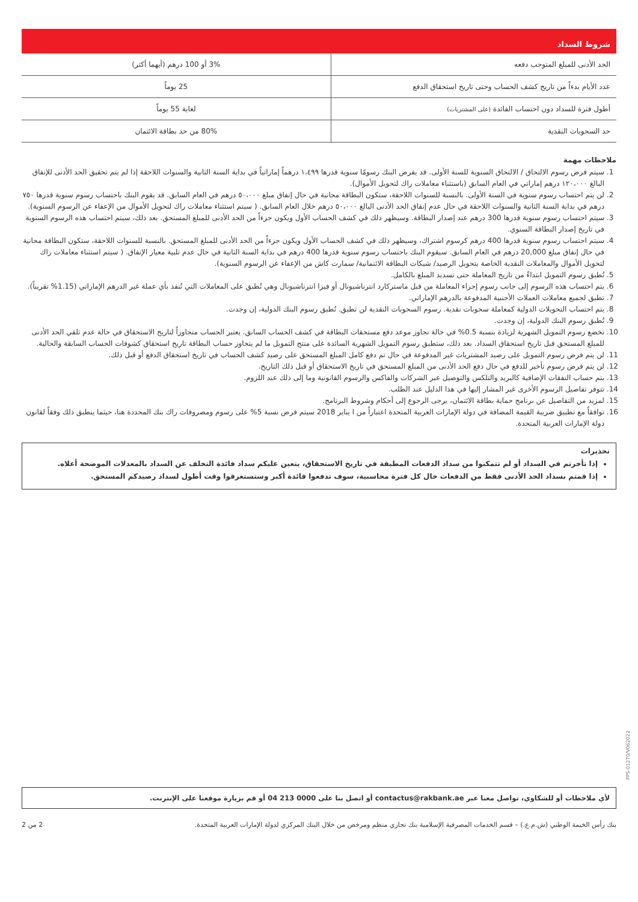شروط السداد
| الحد الأدنى للمبلغ المتوجب دفعه | 3% أو 100 درهم (أيهما أكثر) |
| عدد الأيام بدءاً من تاريخ كشف الحساب وحتى تاريخ استحقاق الدفع | 25 يوماً |
| أطول فترة للسداد دون احتساب الفائدة (على المشتريات) | لغاية 55 يوماً |
| حد السحوبات النقدية | 80% من حد بطاقة الائتمان |
ملاحظات مهمة
1. سيتم فرض رسوم الالتحاق / الالتحاق السنوية للسنة الأولى. قد يفرض البنك رسومًا سنوية قدرها ١،٤٩٩ درهماً إماراتياً في بداية السنة الثانية والسنوات اللاحقة إذا لم يتم تحقيق الحد الأدنى للإنفاق البالغ ١٢٠،٠٠٠ درهم إماراتي في العام السابق (باستثناء معاملات راك لتحويل الأموال).
2. لن يتم احتساب رسوم سنوية في السنة الأولى. بالنسبة للسنوات اللاحقة، ستكون البطاقة مجانية في حال إنفاق مبلغ ٥٠،٠٠٠ درهم في العام السابق. قد يقوم البنك باحتساب رسوم سنوية قدرها ٧٥٠ درهم في بداية السنة الثانية والسنوات اللاحقة في حال عدم إنفاق الحد الأدنى البالغ ٥٠،٠٠٠ درهم خلال العام السابق. ( سيتم استثناء معاملات راك لتحويل الأموال من الإعفاء عن الرسوم السنوية).
3. سيتم احتساب رسوم سنوية قدرها 300 درهم عند إصدار البطاقة. وسيظهر ذلك في كشف الحساب الأول ويكون جزءاً من الحد الأدنى للمبلغ المستحق. بعد ذلك، سيتم احتساب هذه الرسوم السنوية في تاريخ إصدار البطاقة السنوي.
4. سيتم احتساب رسوم سنوية قدرها 400 درهم كرسوم اشتراك، وسيظهر ذلك في كشف الحساب الأول ويكون جزءاً من الحد الأدنى للمبلغ المستحق. بالنسبة للسنوات اللاحقة، ستكون البطاقة مجانية في حال إنفاق مبلغ 20,000 درهم في العام السابق. سيقوم البنك باحتساب رسوم سنوية قدرها 400 درهم في بداية السنة الثانية في حال عدم تلبية معيار الإنفاق. ( سيتم استثناء معاملات راك لتحويل الأموال والمعاملات النقدية الخاصة بتحويل الرصيد/ شيكات البطاقة الائتمانية/ سمارت كاش من الإعفاء عن الرسوم السنوية).
5. تُطبق رسوم التمويل ابتداءً من تاريخ المعاملة حتى تسديد المبلغ بالكامل.
6. يتم احتساب هذه الرسوم إلى جانب رسوم إجراء المعاملة من قبل ماستركارد انترناشيونال أو فيزا انترناشيونال وهي تُطبق على المعاملات التي تُنفذ بأي عملة غير الدرهم الإماراتي (1.15% تقريباً).
7. تطبق لجميع معاملات العملات الأجنبية المدفوعة بالدرهم الإماراتي.
8. يتم احتساب التحويلات الدولية كمعاملة سحوبات نقدية. رسوم السحوبات النقدية لن تطبق. تُطبق رسوم البنك الدولية، إن وجدت.
9. تُطبق رسوم البنك الدولية، إن وجدت.
10. تخضع رسوم التمويل الشهرية لزيادة بنسبة 0.5% في حالة تجاوز موعد دفع مستحقات البطاقة في كشف الحساب السابق. يعتبر الحساب متجاوزاً لتاريخ الاستحقاق في حالة عدم تلقي الحد الأدنى للمبلغ المستحق قبل تاريخ استحقاق السداد. بعد ذلك، ستطبق رسوم التمويل الشهرية السائدة على منتج التمويل ما لم يتجاوز حساب البطاقة تاريخ استحقاق كشوفات الحساب السابقة والحالية.
11. لن يتم فرض رسوم التمويل على رصيد المشتريات غير المدفوعة في حال تم دفع كامل المبلغ المستحق على رصيد كشف الحساب في تاريخ استحقاق الدفع أو قبل ذلك.
12. لن يتم فرض رسوم تأخير للدفع في حال دفع الحد الأدنى من المبلغ المستحق في تاريخ الاستحقاق أو قبل ذلك التاريخ.
13. يتم حساب النفقات الإضافية كالبريد والتلكس والتوصيل عبر الشركات والفاكس والرسوم القانونية وما إلى ذلك عند اللزوم.
14. تتوفر تفاصيل الرسوم الأخرى غير المشار إليها في هذا الدليل عند الطلب.
15. لمزيد من التفاصيل عن برنامج حماية بطاقة الائتمان، يرجى الرجوع إلى أحكام وشروط البرنامج.
16. توافقاً مع تطبيق ضريبة القيمة المضافة في دولة الإمارات العربية المتحدة اعتباراً من ا يناير 2018 سيتم فرض نسبة 5% على رسوم ومصروفات راك بنك المحددة هنا، حيثما ينطبق ذلك وفقاً لقانون دولة الإمارات العربية المتحدة.
تحذيرات
إذا تأخرتم في السداد أو لم تتمكنوا من سداد الدفعات المطبقة في تاريخ الاستحقاق، يتعين عليكم سداد فائدة التخلف عن السداد بالمعدلات الموضحة أعلاه.
إذا قمتم بسداد الحد الأدنى فقط من الدفعات خال كل فترة محاسبية، سوف تدفعوا فائدة أكبر وستستغرقوا وقت أطول لسداد رصيدكم المستحق.
لأي ملاحظات أو للشكاوي، تواصل معنا عبر contactus@rakbank.ae أو اتصل بنا على 0000 213 04 أو قم بزيارة موقعنا على الإنترنت.
بنك رأس الخيمة الوطني (ش.م.ع.) – قسم الخدمات المصرفية الإسلامية بنك تجاري منظم ومرخص من خلال البنك المركزي لدولة الإمارات العربية المتحدة. 2 من 2
PPS-01270/V062022